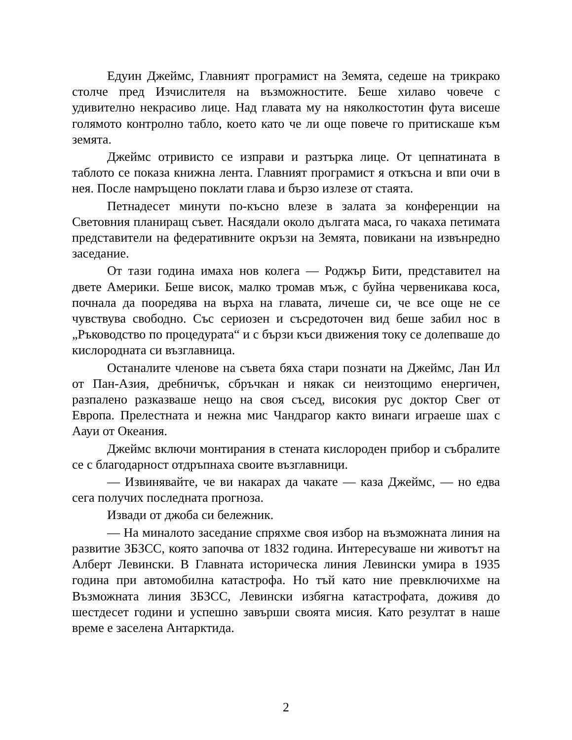Едуин Джеймс, Главният програмист на Земята, седеше на трикрако столче пред Изчислителя на възможностите. Беше хилаво човече с удивително некрасиво лице. Над главата му на няколкостотин фута висеше голямото контролно табло, което като че ли още повече го притискаше към земята.
Джеймс отривисто се изправи и разтърка лице. От цепнатината в таблото се показа книжна лента. Главният програмист я откъсна и впи очи в нея. После намръщено поклати глава и бързо излезе от стаята.
Петнадесет минути по-късно влезе в залата за конференции на Световния планиращ съвет. Насядали около дългата маса, го чакаха петимата представители на федеративните окръзи на Земята, повикани на извънредно заседание.
От тази година имаха нов колега — Роджър Бити, представител на двете Америки. Беше висок, малко тромав мъж, с буйна червеникава коса, почнала да пооредява на върха на главата, личеше си, че все още не се чувствува свободно. Със сериозен и съсредоточен вид беше забил нос в „Ръководство по процедурата“ и с бързи къси движения току се долепваше до кислородната си възглавница.
Останалите членове на съвета бяха стари познати на Джеймс, Лан Ил от Пан-Азия, дребничък, сбръчкан и някак си неизтощимо енергичен, разпалено разказваше нещо на своя съсед, високия рус доктор Свег от Европа. Прелестната и нежна мис Чандрагор както винаги играеше шах с Аауи от Океания.
Джеймс включи монтирания в стената кислороден прибор и събралите се с благодарност отдръпнаха своите възглавници.
— Извинявайте, че ви накарах да чакате — каза Джеймс, — но едва сега получих последната прогноза.
Извади от джоба си бележник.
— На миналото заседание спряхме своя избор на възможната линия на развитие ЗБЗСС, която започва от 1832 година. Интересуваше ни животът на Алберт Левински. В Главната историческа линия Левински умира в 1935 година при автомобилна катастрофа. Но тъй като ние превключихме на Възможната линия ЗБЗСС, Левински избягна катастрофата, доживя до шестдесет години и успешно завърши своята мисия. Като резултат в наше време е заселена Антарктида.
2